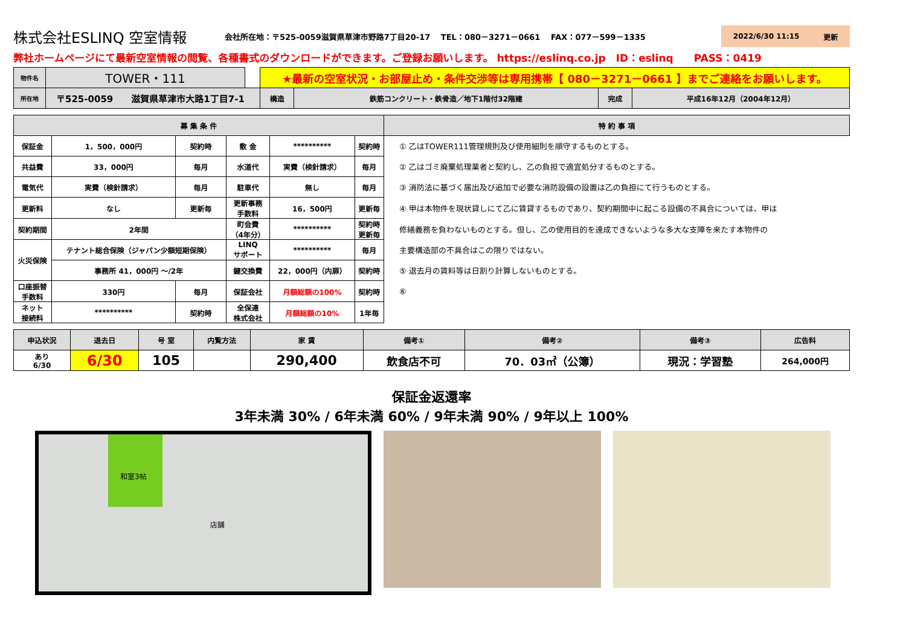株式会社ESLINQ 空室情報
会社所在地：〒525-0059滋賀県草津市野路7丁目20-17　 TEL：080－3271－0661　 FAX：077－599－1335
2022/6/30 11:15 更新
弊社ホームページにて最新空室情報の閲覧、各種書式のダウンロードができます。ご登録お願いします。 https://eslinq.co.jp　ID：eslinq　　PASS：0419
| 物件名 | TOWER・111 | | ★最新の空室状況・お部屋止め・条件交渉等は専用携帯【 080－3271－0661 】までご連絡をお願いします。 | | | | |
| 所在地 | 〒525-0059 滋賀県草津市大路1丁目7-1 | | | 構造 | 鉄筋コンクリート・鉄骨造／地下1階付32階建 | 完成 | 平成16年12月（2004年12月） |
| 募 集 条 件 | | | | | | 特 約 事 項 |
| --- | --- | --- | --- | --- | --- | --- |
| 保証金 | 1，500，000円 | 契約時 | 敷 金 | ********** | 契約時 | ① 乙はTOWER111管理規則及び使用細則を順守するものとする。 |
| 共益費 | 33，000円 | 毎月 | 水道代 | 実費（検針請求） | 毎月 | ② 乙はゴミ廃棄処理業者と契約し、乙の負担で適宜処分するものとする。 |
| 電気代 | 実費（検針請求） | 毎月 | 駐車代 | 無し | 毎月 | ③ 消防法に基づく届出及び追加で必要な消防設備の設置は乙の負担にて行うものとする。 |
| 更新料 | なし | 更新毎 | 更新事務 手数料 | 16，500円 | 更新毎 | ④ 甲は本物件を現状貸しにて乙に賃貸するものであり、契約期間中に起こる設備の不具合については、甲は |
| 契約期間 | 2年間 | | 町会費 （4年分） | ********** | 契約時 更新毎 | 修繕義務を負わないものとする。但し、乙の使用目的を達成できないような多大な支障を来たす本物件の |
| 火災保険 | テナント総合保険（ジャパン少額短期保険） | | LINQ サポート | ********** | 毎月 | 主要構造部の不具合はこの限りではない。 |
| | 事務所 41，000円 ～/2年 | | 鍵交換費 | 22，000円（内扉） | 契約時 | ⑤ 退去月の賃料等は日割り計算しないものとする。 |
| 口座振替 手数料 | 330円 | 毎月 | 保証会社 | 月額総額の100% | 契約時 | ⑥ |
| ネット 接続料 | ********** | 契約時 | 全保連 株式会社 | 月額総額の10% | 1年毎 | |
| 申込状況 | 退去日 | 号 室 | 内覧方法 | 家 賃 | 備考① | 備考② | 備考③ | 広告料 |
| あり 6/30 | 6/30 | 105 | | 290,400 | 飲食店不可 | 70．03㎡（公簿） | 現況：学習塾 | 264,000円 |
保証金返還率
3年未満 30% / 6年未満 60% / 9年未満 90% / 9年以上 100%
和室3帖 店舗